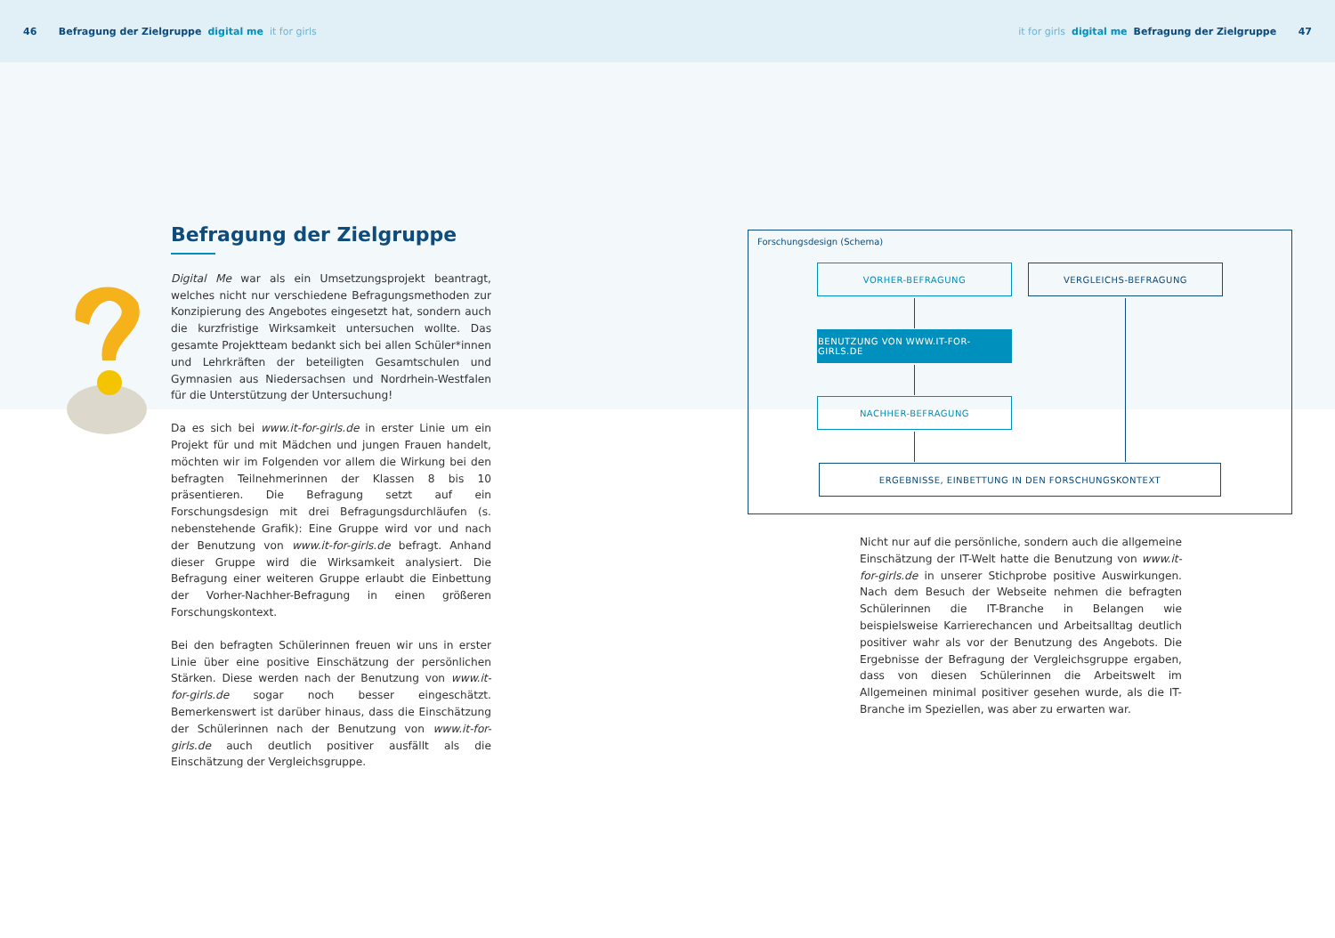46 Befragung der Zielgruppe digital me it for girls it for girls digital me Befragung der Zielgruppe 47
Befragung der Zielgruppe
Digital Me war als ein Umsetzungsprojekt beantragt, welches nicht nur verschiedene Befragungsmethoden zur Konzipierung des Angebotes eingesetzt hat, sondern auch die kurzfristige Wirksamkeit untersuchen wollte. Das gesamte Projektteam bedankt sich bei allen Schüler*innen und Lehrkräften der beteiligten Gesamtschulen und Gymnasien aus Niedersachsen und Nordrhein-Westfalen für die Unterstützung der Untersuchung!
Da es sich bei www.it-for-girls.de in erster Linie um ein Projekt für und mit Mädchen und jungen Frauen handelt, möchten wir im Folgenden vor allem die Wirkung bei den befragten Teilnehmerinnen der Klassen 8 bis 10 präsentieren. Die Befragung setzt auf ein Forschungsdesign mit drei Befragungsdurchläufen (s. nebenstehende Grafik): Eine Gruppe wird vor und nach der Benutzung von www.it-for-girls.de befragt. Anhand dieser Gruppe wird die Wirksamkeit analysiert. Die Befragung einer weiteren Gruppe erlaubt die Einbettung der Vorher-Nachher-Befragung in einen größeren Forschungskontext.
Bei den befragten Schülerinnen freuen wir uns in erster Linie über eine positive Einschätzung der persönlichen Stärken. Diese werden nach der Benutzung von www.it-for-girls.de sogar noch besser eingeschätzt. Bemerkenswert ist darüber hinaus, dass die Einschätzung der Schülerinnen nach der Benutzung von www.it-for-girls.de auch deutlich positiver ausfällt als die Einschätzung der Vergleichsgruppe.
Forschungsdesign (Schema)
VORHER-BEFRAGUNG VERGLEICHS-BEFRAGUNG
BENUTZUNG VON WWW.IT-FOR-GIRLS.DE
NACHHER-BEFRAGUNG
ERGEBNISSE, EINBETTUNG IN DEN FORSCHUNGSKONTEXT
Nicht nur auf die persönliche, sondern auch die allgemeine Einschätzung der IT-Welt hatte die Benutzung von www.it-for-girls.de in unserer Stichprobe positive Auswirkungen. Nach dem Besuch der Webseite nehmen die befragten Schülerinnen die IT-Branche in Belangen wie beispielsweise Karrierechancen und Arbeitsalltag deutlich positiver wahr als vor der Benutzung des Angebots. Die Ergebnisse der Befragung der Vergleichsgruppe ergaben, dass von diesen Schülerinnen die Arbeitswelt im Allgemeinen minimal positiver gesehen wurde, als die IT-Branche im Speziellen, was aber zu erwarten war.